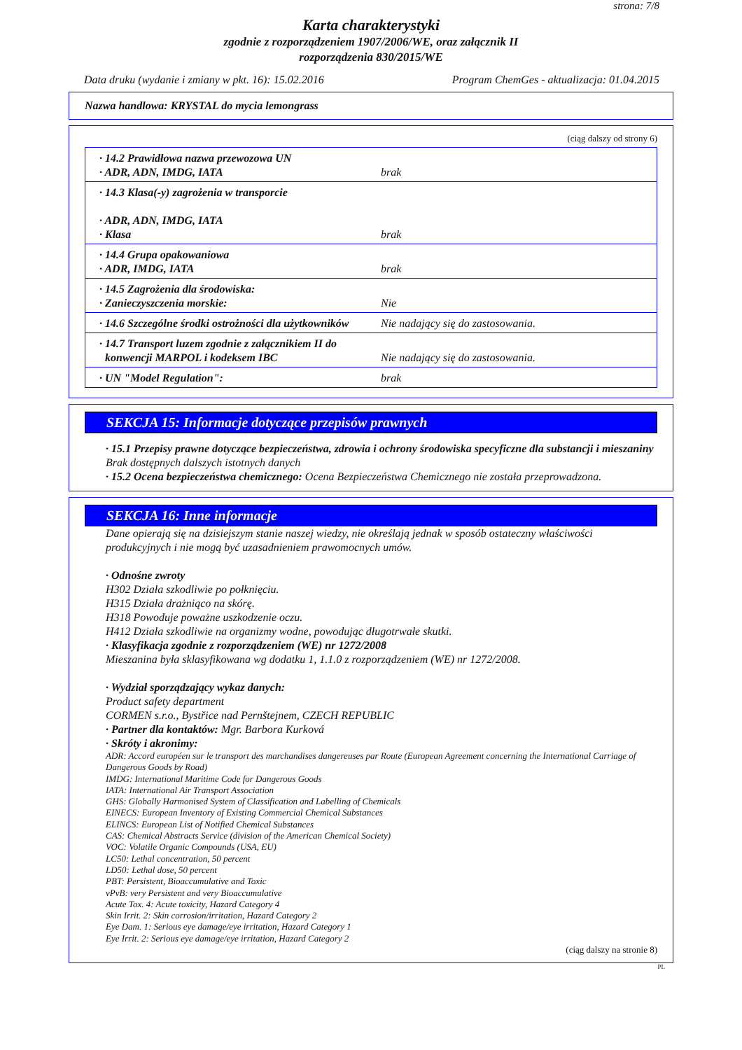strona: 7/8
Karta charakterystyki
zgodnie z rozporządzeniem 1907/2006/WE, oraz załącznik II
rozporządzenia 830/2015/WE
Data druku (wydanie i zmiany w pkt. 16): 15.02.2016 Program ChemGes - aktualizacja: 01.04.2015
Nazwa handlowa: KRYSTAL do mycia lemongrass
(ciąg dalszy od strony 6)
| · 14.2 Prawidłowa nazwa przewozowa UN · ADR, ADN, IMDG, IATA | brak |
| · 14.3 Klasa(-y) zagrożenia w transporcie · ADR, ADN, IMDG, IATA · Klasa | brak |
| · 14.4 Grupa opakowaniowa · ADR, IMDG, IATA | brak |
| · 14.5 Zagrożenia dla środowiska: · Zanieczyszczenia morskie: | Nie |
| · 14.6 Szczególne środki ostrożności dla użytkowników | Nie nadający się do zastosowania. |
| · 14.7 Transport luzem zgodnie z załącznikiem II do konwencji MARPOL i kodeksem IBC | Nie nadający się do zastosowania. |
| · UN "Model Regulation": | brak |
SEKCJA 15: Informacje dotyczące przepisów prawnych
· 15.1 Przepisy prawne dotyczące bezpieczeństwa, zdrowia i ochrony środowiska specyficzne dla substancji i mieszaniny
Brak dostępnych dalszych istotnych danych
· 15.2 Ocena bezpieczeństwa chemicznego: Ocena Bezpieczeństwa Chemicznego nie została przeprowadzona.
SEKCJA 16: Inne informacje
Dane opierają się na dzisiejszym stanie naszej wiedzy, nie określają jednak w sposób ostateczny właściwości produkcyjnych i nie mogą być uzasadnieniem prawomocnych umów.
· Odnośne zwroty
H302 Działa szkodliwie po połknięciu.
H315 Działa drażniąco na skórę.
H318 Powoduje poważne uszkodzenie oczu.
H412 Działa szkodliwie na organizmy wodne, powodując długotrwałe skutki.
· Klasyfikacja zgodnie z rozporządzeniem (WE) nr 1272/2008
Mieszanina była sklasyfikowana wg dodatku 1, 1.1.0 z rozporządzeniem (WE) nr 1272/2008.
· Wydział sporządzający wykaz danych:
Product safety department
CORMEN s.r.o., Bystřice nad Pernštejnem, CZECH REPUBLIC
· Partner dla kontaktów: Mgr. Barbora Kurková
· Skróty i akronimy:
ADR: Accord européen sur le transport des marchandises dangereuses par Route (European Agreement concerning the International Carriage of Dangerous Goods by Road)
IMDG: International Maritime Code for Dangerous Goods
IATA: International Air Transport Association
GHS: Globally Harmonised System of Classification and Labelling of Chemicals
EINECS: European Inventory of Existing Commercial Chemical Substances
ELINCS: European List of Notified Chemical Substances
CAS: Chemical Abstracts Service (division of the American Chemical Society)
VOC: Volatile Organic Compounds (USA, EU)
LC50: Lethal concentration, 50 percent
LD50: Lethal dose, 50 percent
PBT: Persistent, Bioaccumulative and Toxic
vPvB: very Persistent and very Bioaccumulative
Acute Tox. 4: Acute toxicity, Hazard Category 4
Skin Irrit. 2: Skin corrosion/irritation, Hazard Category 2
Eye Dam. 1: Serious eye damage/eye irritation, Hazard Category 1
Eye Irrit. 2: Serious eye damage/eye irritation, Hazard Category 2
(ciąg dalszy na stronie 8)
PL